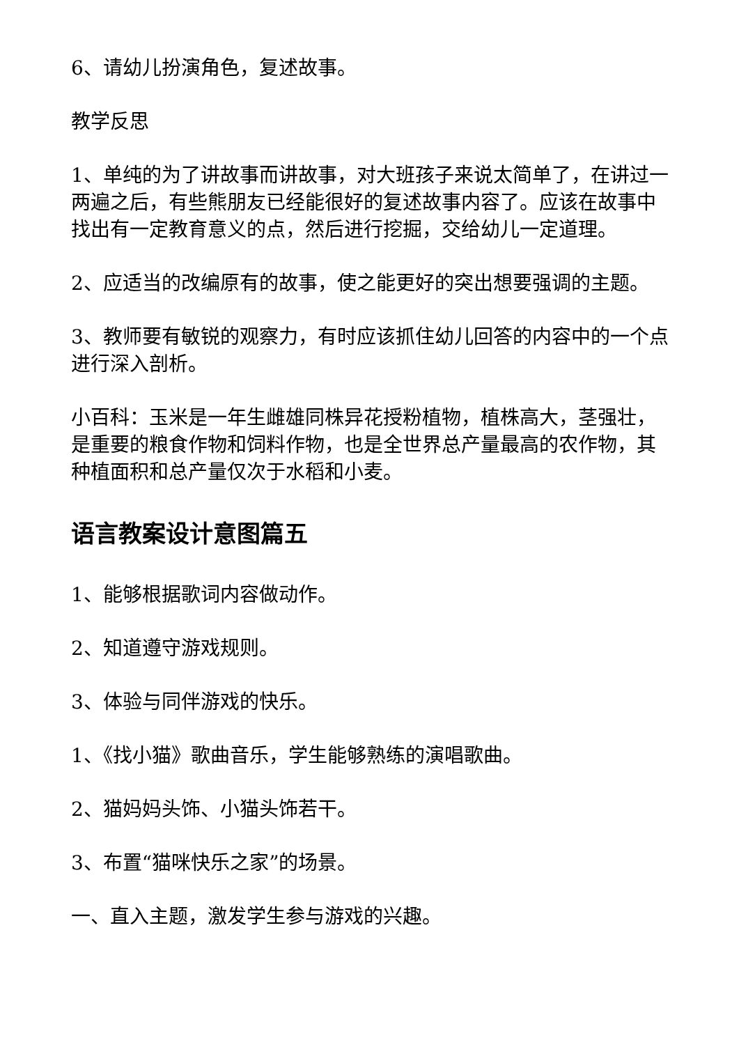6、请幼儿扮演角色，复述故事。
教学反思
1、单纯的为了讲故事而讲故事，对大班孩子来说太简单了，在讲过一两遍之后，有些熊朋友已经能很好的复述故事内容了。应该在故事中找出有一定教育意义的点，然后进行挖掘，交给幼儿一定道理。
2、应适当的改编原有的故事，使之能更好的突出想要强调的主题。
3、教师要有敏锐的观察力，有时应该抓住幼儿回答的内容中的一个点进行深入剖析。
小百科：玉米是一年生雌雄同株异花授粉植物，植株高大，茎强壮，是重要的粮食作物和饲料作物，也是全世界总产量最高的农作物，其种植面积和总产量仅次于水稻和小麦。
语言教案设计意图篇五
1、能够根据歌词内容做动作。
2、知道遵守游戏规则。
3、体验与同伴游戏的快乐。
1、《找小猫》歌曲音乐，学生能够熟练的演唱歌曲。
2、猫妈妈头饰、小猫头饰若干。
3、布置“猫咪快乐之家”的场景。
一、直入主题，激发学生参与游戏的兴趣。